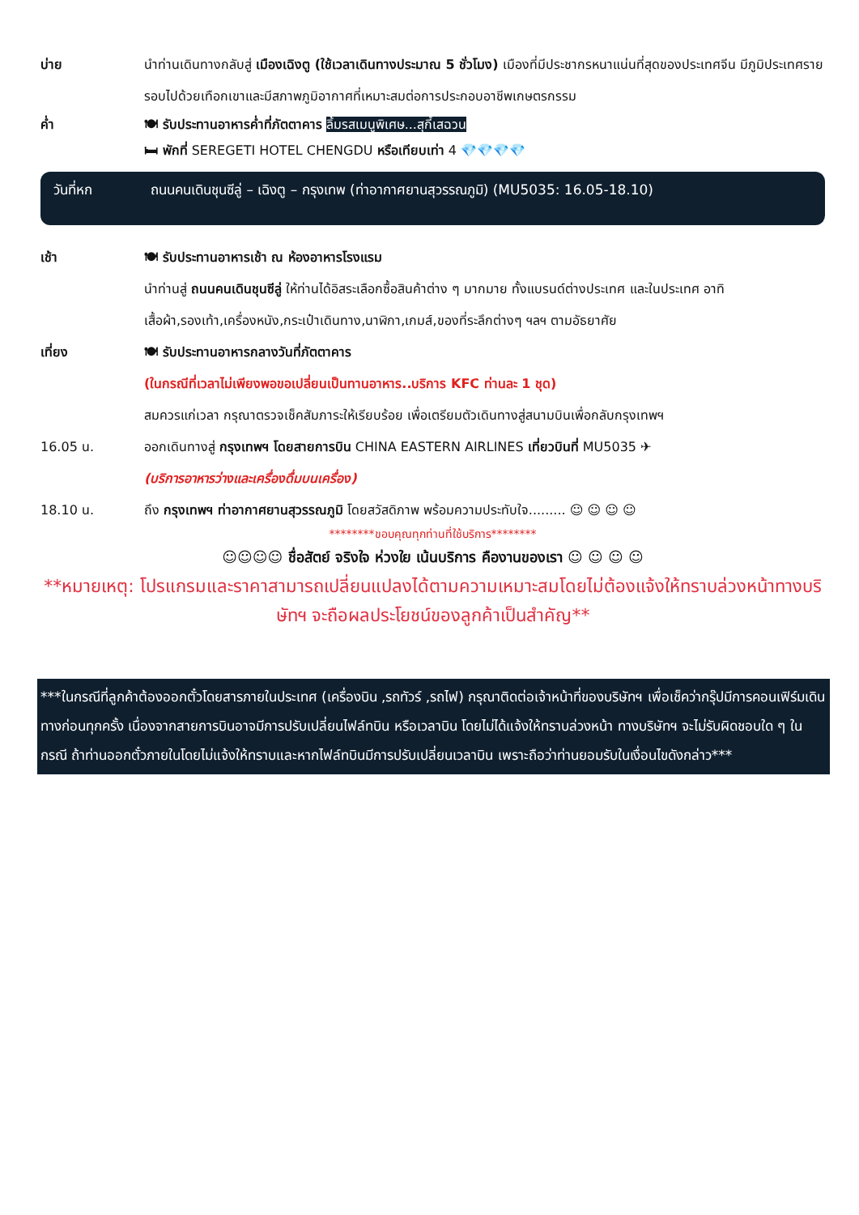บ่าย นำท่านเดินทางกลับสู่ เมืองเฉิงตู (ใช้เวลาเดินทางประมาณ 5 ชั่วโมง) เมืองที่มีประชากรหนาแน่นที่สุดของประเทศจีน มีภูมิประเทศรายรอบไปด้วยเทือกเขาและมีสภาพภูมิอากาศที่เหมาะสมต่อการประกอบอาชีพเกษตรกรรม
ค่ำ 🍽 รับประทานอาหารค่ำที่ภัตตาคาร ลิ้มรสเมนูพิเศษ...สุกี้เสฉวน
🛏 พักที่ SEREGETI HOTEL CHENGDU หรือเทียบเท่า 4 💎💎💎💎
วันที่หก ถนนคนเดินชุนซีลู่ – เฉิงตู – กรุงเทพ (ท่าอากาศยานสุวรรณภูมิ) (MU5035: 16.05-18.10)
เช้า 🍽 รับประทานอาหารเช้า ณ ห้องอาหารโรงแรม
นำท่านสู่ ถนนคนเดินชุนซีลู่ ให้ท่านได้อิสระเลือกซื้อสินค้าต่าง ๆ มากมาย ทั้งแบรนด์ต่างประเทศ และในประเทศ อาทิ เสื้อผ้า,รองเท้า,เครื่องหนัง,กระเป๋าเดินทาง,นาฬิกา,เกมส์,ของที่ระลึกต่างๆ ฯลฯ ตามอัธยาศัย
เที่ยง 🍽 รับประทานอาหารกลางวันที่ภัตตาคาร
(ในกรณีที่เวลาไม่เพียงพอขอเปลี่ยนเป็นทานอาหาร..บริการ KFC ท่านละ 1 ชุด)
สมควรแก่เวลา กรุณาตรวจเช็คสัมภาระให้เรียบร้อย เพื่อเตรียมตัวเดินทางสู่สนามบินเพื่อกลับกรุงเทพฯ
16.05 น. ออกเดินทางสู่ กรุงเทพฯ โดยสายการบิน CHINA EASTERN AIRLINES เที่ยวบินที่ MU5035 ✈
(บริการอาหารว่างและเครื่องดื่มบนเครื่อง)
18.10 น. ถึง กรุงเทพฯ ท่าอากาศยานสุวรรณภูมิ โดยสวัสดิภาพ พร้อมความประทับใจ......... ☺ ☺ ☺ ☺
********ขอบคุณทุกท่านที่ใช้บริการ********
☺☺☺☺ ชื่อสัตย์ จริงใจ ห่วงใย เน้นบริการ คืองานของเรา ☺ ☺ ☺ ☺
**หมายเหตุ: โปรแกรมและราคาสามารถเปลี่ยนแปลงได้ตามความเหมาะสมโดยไม่ต้องแจ้งให้ทราบล่วงหน้าทางบริษัทฯ จะถือผลประโยชน์ของลูกค้าเป็นสำคัญ**
***ในกรณีที่ลูกค้าต้องออกตั๋วโดยสารภายในประเทศ (เครื่องบิน ,รถทัวร์ ,รถไฟ) กรุณาติดต่อเจ้าหน้าที่ของบริษัทฯ เพื่อเช็คว่ากรุ๊ปมีการคอนเฟิร์มเดินทางก่อนทุกครั้ง เนื่องจากสายการบินอาจมีการปรับเปลี่ยนไฟล์ทบิน หรือเวลาบิน โดยไม่ได้แจ้งให้ทราบล่วงหน้า ทางบริษัทฯ จะไม่รับผิดชอบใด ๆ ในกรณี ถ้าท่านออกตั๋วภายในโดยไม่แจ้งให้ทราบและหากไฟล์ทบินมีการปรับเปลี่ยนเวลาบิน เพราะถือว่าท่านยอมรับในเงื่อนไขดังกล่าว***